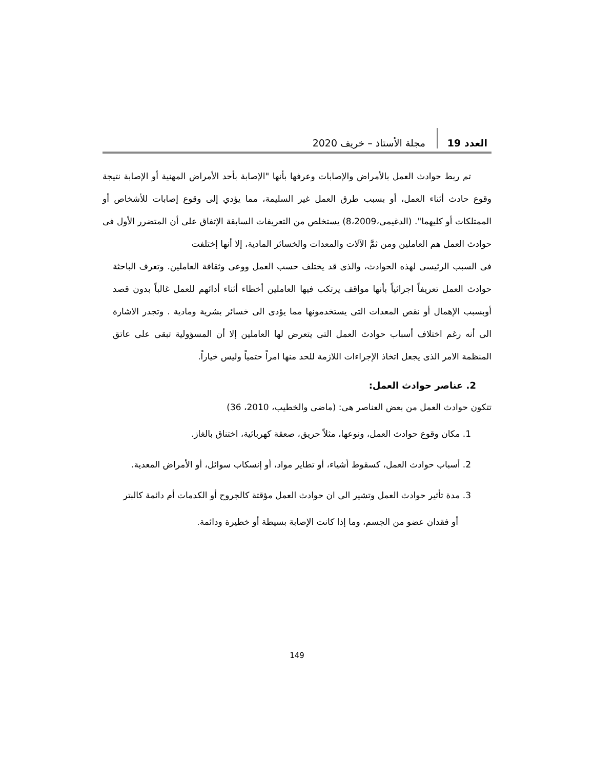العدد 19 مجلة الأستاذ – خريف 2020
تم ربط حوادث العمل بالأمراض والإصابات وعرفها بأنها "الإصابة بأحد الأمراض المهنية أو الإصابة نتيجة وقوع حادث أثناء العمل، أو بسبب طرق العمل غير السليمة، مما يؤدي إلى وقوع إصابات للأشخاص أو الممتلكات أو كليهما". (الدغيمى،8،2009) يستخلص من التعريفات السابقة الإتفاق على أن المتضرر الأول فى حوادث العمل هم العاملين ومن ثمَّ الآلات والمعدات والخسائر المادية، إلا أنها إختلفت
فى السبب الرئيسى لهذه الحوادث، والذى قد يختلف حسب العمل ووعى وثقافة العاملين. وتعرف الباحثة حوادث العمل تعريفاً اجرائياً بأنها مواقف يرتكب فيها العاملين أخطاء أثناء أدائهم للعمل غالباً بدون قصد أوبسبب الإهمال أو نقص المعدات التى يستخدمونها مما يؤدى الى خسائر بشرية ومادية . وتجدر الاشارة الى أنه رغم اختلاف أسباب حوادث العمل التى يتعرض لها العاملين إلا أن المسؤولية تبقى على عاتق المنظمة الامر الذى يجعل اتخاذ الإجراءات اللازمة للحد منها امراً حتمياً وليس خياراً.
2. عناصر حوادث العمل:
تتكون حوادث العمل من بعض العناصر هى: (ماضى والخطيب، 2010، 36)
1. مكان وقوع حوادث العمل، ونوعها، مثلاً حريق، صعقة كهربائية، اختناق بالغاز.
2. أسباب حوادث العمل، كسقوط أشياء، أو تطاير مواد، أو إنسكاب سوائل، أو الأمراض المعدية.
3. مدة تأثير حوادث العمل وتشير الى ان حوادث العمل مؤقتة كالجروح أو الكدمات أم دائمة كالبتر
أو فقدان عضو من الجسم، وما إذا كانت الإصابة بسيطة أو خطيرة ودائمة.
149